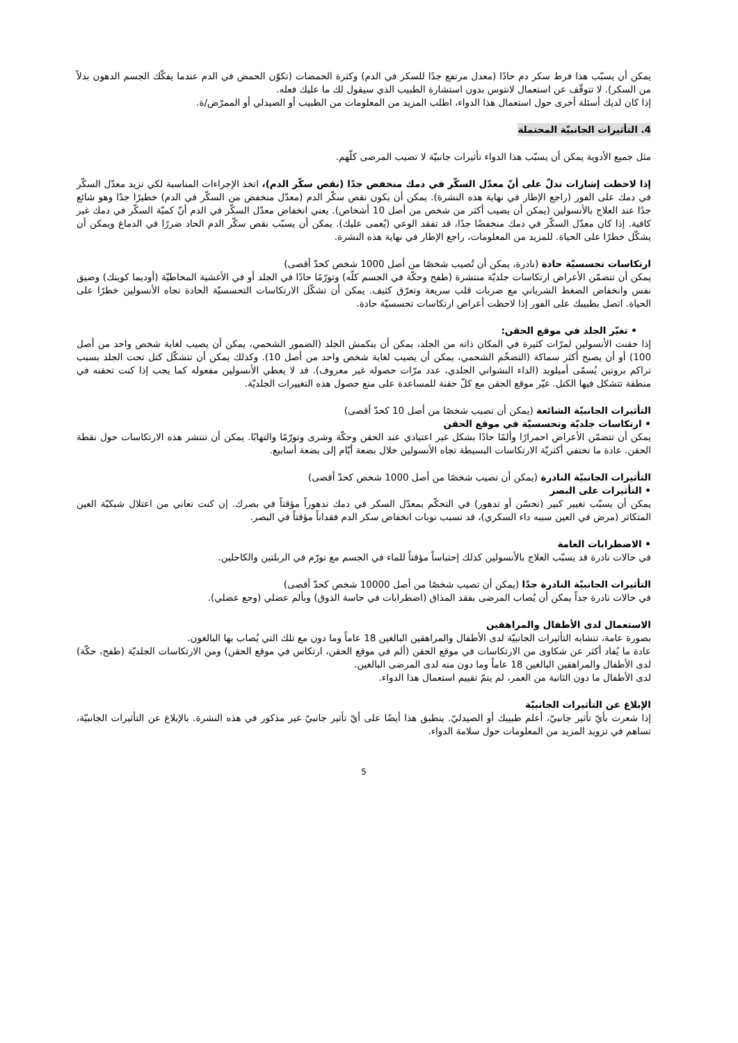يمكن أن يسبّب هذا فرط سكر دم حادًا (معدل مرتفع جدًا للسكر في الدم) وكثرة الحمضات (تكوّن الحمض في الدم عندما يفكّك الجسم الدهون بدلاً من السكر). لا تتوقّف عن استعمال لانتوس بدون استشارة الطبيب الذي سيقول لك ما عليك فعله.
إذا كان لديك أسئلة أخرى حول استعمال هذا الدواء، اطلب المزيد من المعلومات من الطبيب أو الصيدلي أو الممرّض/ة.
4. التأثيرات الجانبيّة المحتملة
مثل جميع الأدوية يمكن أن يسبّب هذا الدواء تأثيرات جانبيّة لا تصيب المرضى كلّهم.
إذا لاحظت إشارات تدلّ على أنّ معدّل السكّر في دمك منخفض جدًا (نقص سكّر الدم)، اتخذ الإجراءات المناسبة لكي تزيد معدّل السكّر في دمك على الفور (راجع الإطار في نهاية هذه النشرة). يمكن أن يكون نقص سكّر الدم (معدّل منخفض من السكّر في الدم) خطيرًا جدًا وهو شائع جدًا عند العلاج بالأنسولين (يمكن أن يصيب أكثر من شخص من أصل 10 أشخاص). يعني انخفاض معدّل السكّر في الدم أنّ كميّة السكّر في دمك غير كافية. إذا كان معدّل السكّر في دمك منخفضًا جدًا، قد تفقد الوعي (يُغمى عليك). يمكن أن يسبّب نقص سكّر الدم الحاد ضررًا في الدماغ ويمكن أن يشكّل خطرًا على الحياة. للمزيد من المعلومات، راجع الإطار في نهاية هذه النشرة.
ارتكاسات تحسسيّة حادة (نادرة، يمكن أن تُصيب شخصًا من أصل 1000 شخص كحدّ أقصى)
يمكن أن تتضمّن الأعراض ارتكاسات جلديّة منتشرة (طفح وحكّة في الجسم كلّه) وتورّمًا حادًا في الجلد أو في الأغشية المخاطيّة (أوديما كوينك) وضيق نفس وانخفاض الضغط الشرياني مع ضربات قلب سريعة وتعرّق كثيف. يمكن أن تشكّل الارتكاسات التحسسيّة الحادة تجاه الأنسولين خطرًا على الحياة. اتصل بطبيبك على الفور إذا لاحظت أعراض ارتكاسات تحسسيّة حادة.
• تغيّر الجلد في موقع الحقن:
إذا حقنت الأنسولين لمرّات كثيرة في المكان ذاته من الجلد، يمكن أن ينكمش الجلد (الضمور الشحمي، يمكن أن يصيب لغاية شخص واحد من أصل 100) أو أن يصبح أكثر سماكة (التضخّم الشحمي، يمكن أن يصيب لغاية شخص واحد من أصل 10). وكذلك يمكن أن تتشكّل كتل تحت الجلد بسبب تراكم بروتين يُسمّى أميلويد (الداء النشواني الجلدي، عدد مرّات حصوله غير معروف). قد لا يعطي الأنسولين مفعوله كما يجب إذا كنت تحقنه في منطقة تتشكل فيها الكتل. غيّر موقع الحقن مع كلّ حقنة للمساعدة على منع حصول هذه التغييرات الجلديّة.
التأثيرات الجانبيّة الشائعة (يمكن أن تصيب شخصًا من أصل 10 كحدّ أقصى)
• ارتكاسات جلديّة وتحسسيّة في موقع الحقن
يمكن أن تتضمّن الأعراض احمرارًا وألمًا حادًا بشكل غير اعتيادي عند الحقن وحكّة وشرى وتورّمًا والتهابًا. يمكن أن تنتشر هذه الارتكاسات حول نقطة الحقن. عادة ما تختفي أكثريّة الارتكاسات البسيطة تجاه الأنسولين خلال بضعة أيّام إلى بضعة أسابيع.
التأثيرات الجانبيّة النادرة (يمكن أن تصيب شخصًا من أصل 1000 شخص كحدّ أقصى)
• التأثيرات على البصر
يمكن أن يسبّب تغيير كبير (تحسّن أو تدهور) في التحكّم بمعدّل السكر في دمك تدهوراً مؤقتاً في بصرك. إن كنت تعاني من اعتلال شبكيّة العين المتكاثر (مرض في العين سببه داء السكري)، قد تسبب نوبات انخفاض سكر الدم فقداناً مؤقتاً في البصر.
• الاضطرابات العامة
في حالات نادرة قد يسبّب العلاج بالأنسولين كذلك إحتباساً مؤقتاً للماء في الجسم مع تورّم في الربلتين والكاحلين.
التأثيرات الجانبيّة النادرة جدًا (يمكن أن تصيب شخصًا من أصل 10000 شخص كحدّ أقصى)
في حالات نادرة جداً يمكن أن يُصاب المرضى بفقد المذاق (اضطرابات في حاسة الذوق) وبألم عضلي (وجع عضلي).
الاستعمال لدى الأطفال والمراهقين
بصورة عامة، تتشابه التأثيرات الجانبيّة لدى الأطفال والمراهقين البالغين 18 عاماً وما دون مع تلك التي يُصاب بها البالغون.
عادة ما يُفاد أكثر عن شكاوى من الارتكاسات في موقع الحقن (ألم في موقع الحقن، ارتكاس في موقع الحقن) ومن الارتكاسات الجلديّة (طفح، حكّة) لدى الأطفال والمراهقين البالغين 18 عاماً وما دون منه لدى المرضى البالغين.
لدى الأطفال ما دون الثانية من العمر، لم يتمّ تقييم استعمال هذا الدواء.
الإبلاغ عن التأثيرات الجانبيّة
إذا شعرت بأيّ تأثير جانبيّ، أعلم طبيبك أو الصيدليّ. ينطبق هذا أيضًا على أيّ تأثير جانبيّ غير مذكور في هذه النشرة. بالإبلاغ عن التأثيرات الجانبيّة، تساهم في تزويد المزيد من المعلومات حول سلامة الدواء.
5